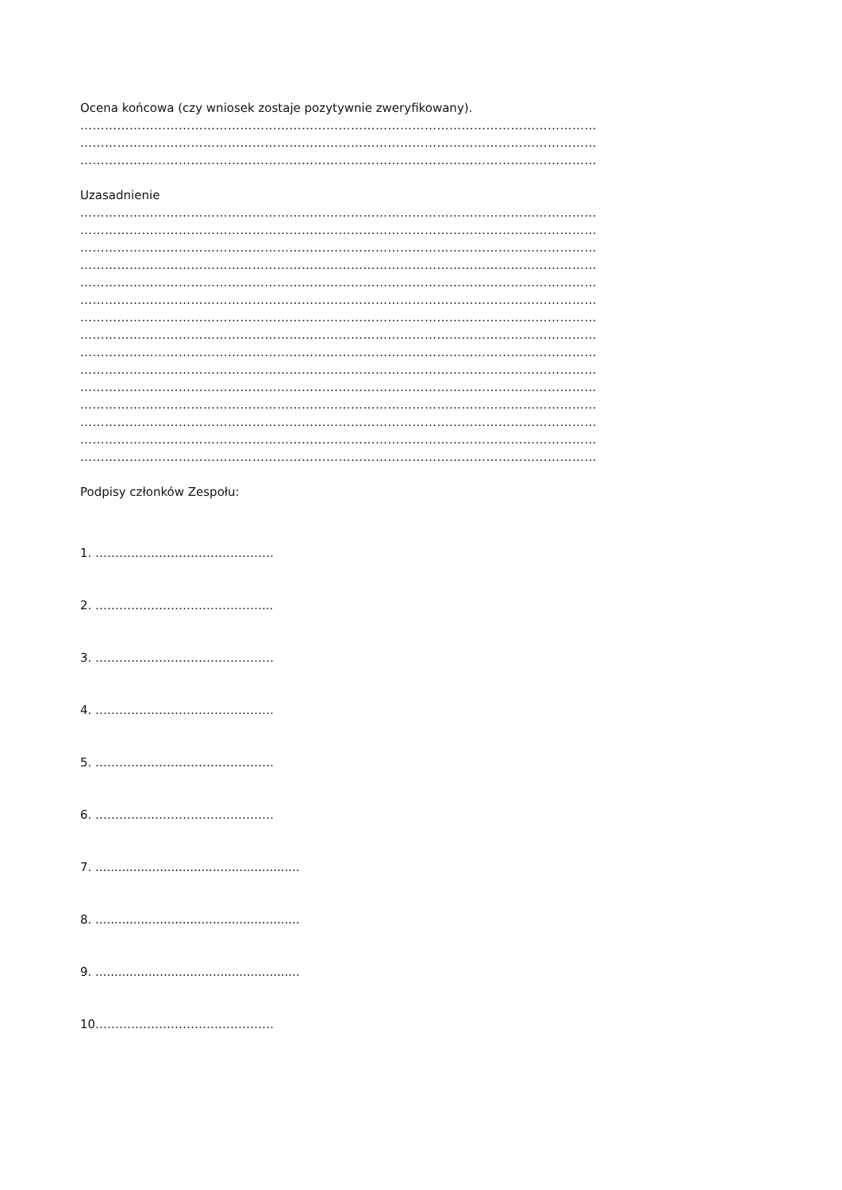Ocena końcowa (czy wniosek zostaje pozytywnie zweryfikowany).
………………………………………………………………………………………………………………
………………………………………………………………………………………………………………
………………………………………………………………………………………………………………
Uzasadnienie
………………………………………………………………………………………………………………
………………………………………………………………………………………………………………
………………………………………………………………………………………………………………
………………………………………………………………………………………………………………
………………………………………………………………………………………………………………
………………………………………………………………………………………………………………
………………………………………………………………………………………………………………
………………………………………………………………………………………………………………
………………………………………………………………………………………………………………
………………………………………………………………………………………………………………
………………………………………………………………………………………………………………
………………………………………………………………………………………………………………
………………………………………………………………………………………………………………
………………………………………………………………………………………………………………
………………………………………………………………………………………………………………
Podpisy członków Zespołu:
1. ………………………………………
2. ……………………………………...
3. ………………………………………
4. ………………………………………
5. ………………………………………
6. ………………………………………
7. ......................................................
8. ......................................................
9. ......................................................
10………………………………………